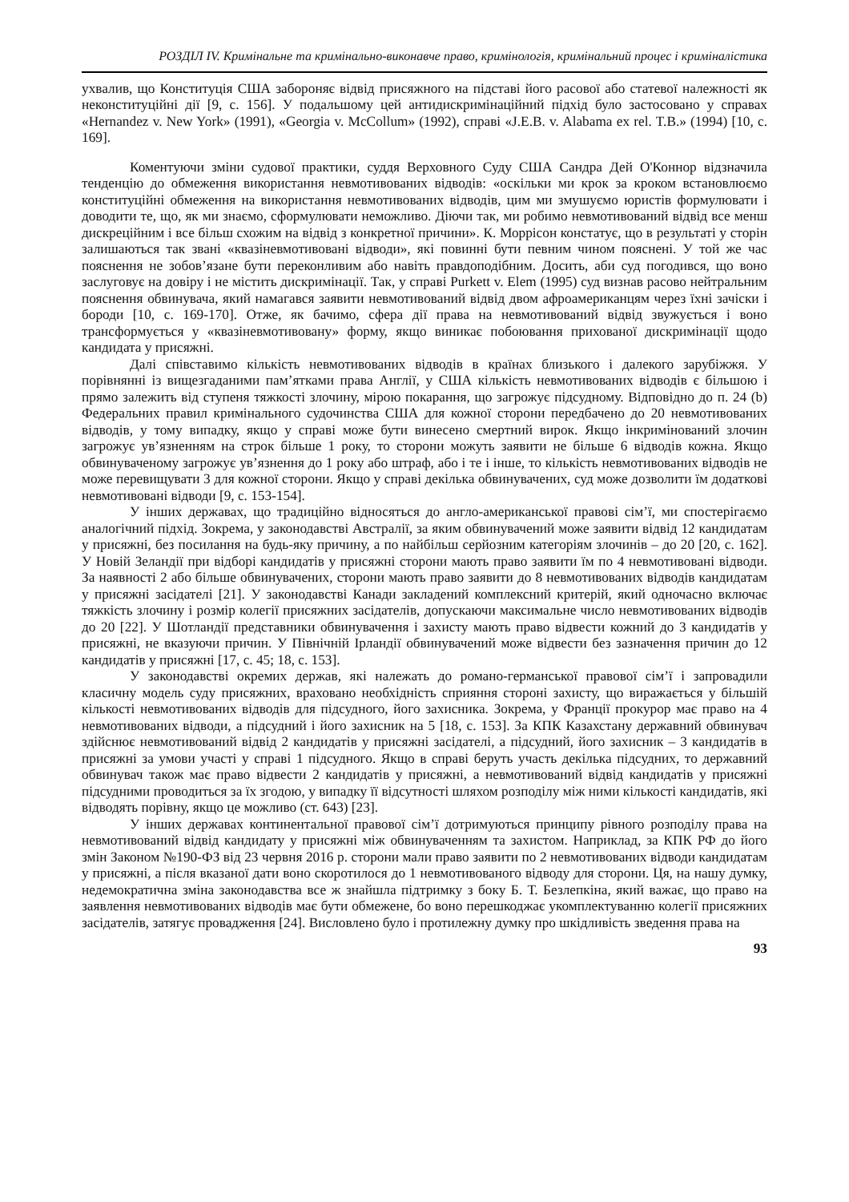РОЗДІЛ IV. Кримінальне та кримінально-виконавче право, кримінологія, кримінальний процес і криміналістика
ухвалив, що Конституція США забороняє відвід присяжного на підставі його расової або статевої належності як неконституційні дії [9, с. 156]. У подальшому цей антидискримінаційний підхід було застосовано у справах «Hernandez v. New York» (1991), «Georgia v. McCollum» (1992), справі «J.E.B. v. Alabama ex rel. T.B.» (1994) [10, с. 169].
Коментуючи зміни судової практики, суддя Верховного Суду США Сандра Дей О'Коннор відзначила тенденцію до обмеження використання невмотивованих відводів: «оскільки ми крок за кроком встановлюємо конституційні обмеження на використання невмотивованих відводів, цим ми змушуємо юристів формулювати і доводити те, що, як ми знаємо, сформулювати неможливо. Діючи так, ми робимо невмотивований відвід все менш дискреційним і все більш схожим на відвід з конкретної причини». К. Моррісон констатує, що в результаті у сторін залишаються так звані «квазіневмотивовані відводи», які повинні бути певним чином пояснені. У той же час пояснення не зобов’язане бути переконливим або навіть правдоподібним. Досить, аби суд погодився, що воно заслуговує на довіру і не містить дискримінації. Так, у справі Purkett v. Elem (1995) суд визнав расово нейтральним пояснення обвинувача, який намагався заявити невмотивований відвід двом афроамериканцям через їхні зачіски і бороди [10, с. 169-170]. Отже, як бачимо, сфера дії права на невмотивований відвід звужується і воно трансформується у «квазіневмотивовану» форму, якщо виникає побоювання прихованої дискримінації щодо кандидата у присяжні.
Далі співставимо кількість невмотивованих відводів в країнах близького і далекого зарубіжжя. У порівнянні із вищезгаданими пам’ятками права Англії, у США кількість невмотивованих відводів є більшою і прямо залежить від ступеня тяжкості злочину, мірою покарання, що загрожує підсудному. Відповідно до п. 24 (b) Федеральних правил кримінального судочинства США для кожної сторони передбачено до 20 невмотивованих відводів, у тому випадку, якщо у справі може бути винесено смертний вирок. Якщо інкримінований злочин загрожує ув’язненням на строк більше 1 року, то сторони можуть заявити не більше 6 відводів кожна. Якщо обвинуваченому загрожує ув’язнення до 1 року або штраф, або і те і інше, то кількість невмотивованих відводів не може перевищувати 3 для кожної сторони. Якщо у справі декілька обвинувачених, суд може дозволити їм додаткові невмотивовані відводи [9, с. 153-154].
У інших державах, що традиційно відносяться до англо-американської правові сім’ї, ми спостерігаємо аналогічний підхід. Зокрема, у законодавстві Австралії, за яким обвинувачений може заявити відвід 12 кандидатам у присяжні, без посилання на будь-яку причину, а по найбільш серйозним категоріям злочинів – до 20 [20, с. 162]. У Новій Зеландії при відборі кандидатів у присяжні сторони мають право заявити їм по 4 невмотивовані відводи. За наявності 2 або більше обвинувачених, сторони мають право заявити до 8 невмотивованих відводів кандидатам у присяжні засідателі [21]. У законодавстві Канади закладений комплексний критерій, який одночасно включає тяжкість злочину і розмір колегії присяжних засідателів, допускаючи максимальне число невмотивованих відводів до 20 [22]. У Шотландії представники обвинувачення і захисту мають право відвести кожний до 3 кандидатів у присяжні, не вказуючи причин. У Північній Ірландії обвинувачений може відвести без зазначення причин до 12 кандидатів у присяжні [17, с. 45; 18, с. 153].
У законодавстві окремих держав, які належать до романо-германської правової сім’ї і запровадили класичну модель суду присяжних, враховано необхідність сприяння стороні захисту, що виражається у більшій кількості невмотивованих відводів для підсудного, його захисника. Зокрема, у Франції прокурор має право на 4 невмотивованих відводи, а підсудний і його захисник на 5 [18, с. 153]. За КПК Казахстану державний обвинувач здійснює невмотивований відвід 2 кандидатів у присяжні засідателі, а підсудний, його захисник – 3 кандидатів в присяжні за умови участі у справі 1 підсудного. Якщо в справі беруть участь декілька підсудних, то державний обвинувач також має право відвести 2 кандидатів у присяжні, а невмотивований відвід кандидатів у присяжні підсудними проводиться за їх згодою, у випадку її відсутності шляхом розподілу між ними кількості кандидатів, які відводять порівну, якщо це можливо (ст. 643) [23].
У інших державах континентальної правової сім’ї дотримуються принципу рівного розподілу права на невмотивований відвід кандидату у присяжні між обвинуваченням та захистом. Наприклад, за КПК РФ до його змін Законом №190-ФЗ від 23 червня 2016 р. сторони мали право заявити по 2 невмотивованих відводи кандидатам у присяжні, а після вказаної дати воно скоротилося до 1 невмотивованого відводу для сторони. Ця, на нашу думку, недемократична зміна законодавства все ж знайшла підтримку з боку Б. Т. Безлепкіна, який важає, що право на заявлення невмотивованих відводів має бути обмежене, бо воно перешкоджає укомплектуванню колегії присяжних засідателів, затягує провадження [24]. Висловлено було і протилежну думку про шкідливість зведення права на
93